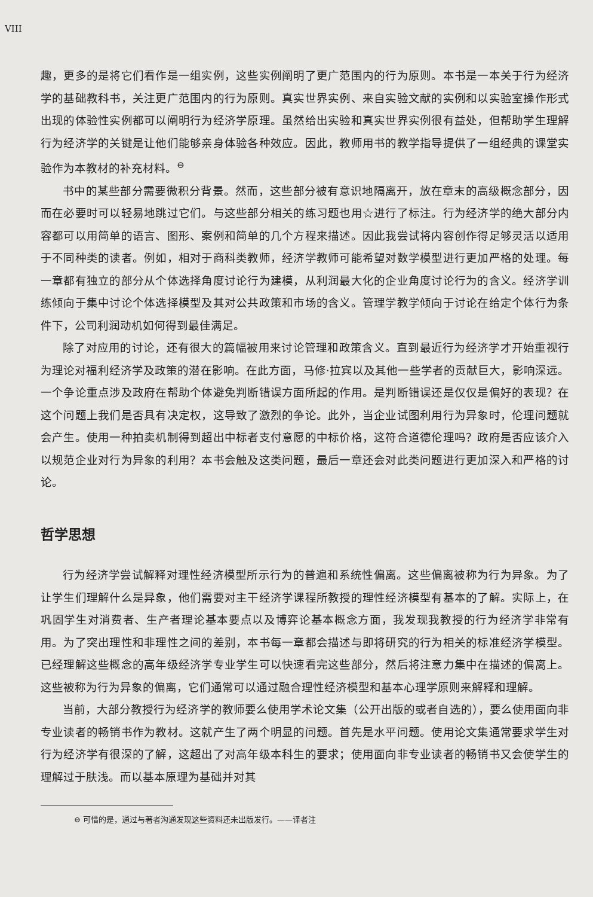VIII
趣，更多的是将它们看作是一组实例，这些实例阐明了更广范围内的行为原则。本书是一本关于行为经济学的基础教科书，关注更广范围内的行为原则。真实世界实例、来自实验文献的实例和以实验室操作形式出现的体验性实例都可以阐明行为经济学原理。虽然给出实验和真实世界实例很有益处，但帮助学生理解行为经济学的关键是让他们能够亲身体验各种效应。因此，教师用书的教学指导提供了一组经典的课堂实验作为本教材的补充材料。<sup>⊖</sup>
书中的某些部分需要微积分背景。然而，这些部分被有意识地隔离开，放在章末的高级概念部分，因而在必要时可以轻易地跳过它们。与这些部分相关的练习题也用☆进行了标注。行为经济学的绝大部分内容都可以用简单的语言、图形、案例和简单的几个方程来描述。因此我尝试将内容创作得足够灵活以适用于不同种类的读者。例如，相对于商科类教师，经济学教师可能希望对数学模型进行更加严格的处理。每一章都有独立的部分从个体选择角度讨论行为建模，从利润最大化的企业角度讨论行为的含义。经济学训练倾向于集中讨论个体选择模型及其对公共政策和市场的含义。管理学教学倾向于讨论在给定个体行为条件下，公司利润动机如何得到最佳满足。
除了对应用的讨论，还有很大的篇幅被用来讨论管理和政策含义。直到最近行为经济学才开始重视行为理论对福利经济学及政策的潜在影响。在此方面，马修·拉宾以及其他一些学者的贡献巨大，影响深远。一个争论重点涉及政府在帮助个体避免判断错误方面所起的作用。是判断错误还是仅仅是偏好的表现？在这个问题上我们是否具有决定权，这导致了激烈的争论。此外，当企业试图利用行为异象时，伦理问题就会产生。使用一种拍卖机制得到超出中标者支付意愿的中标价格，这符合道德伦理吗？政府是否应该介入以规范企业对行为异象的利用？本书会触及这类问题，最后一章还会对此类问题进行更加深入和严格的讨论。
哲学思想
行为经济学尝试解释对理性经济模型所示行为的普遍和系统性偏离。这些偏离被称为行为异象。为了让学生们理解什么是异象，他们需要对主干经济学课程所教授的理性经济模型有基本的了解。实际上，在巩固学生对消费者、生产者理论基本要点以及博弈论基本概念方面，我发现我教授的行为经济学非常有用。为了突出理性和非理性之间的差别，本书每一章都会描述与即将研究的行为相关的标准经济学模型。已经理解这些概念的高年级经济学专业学生可以快速看完这些部分，然后将注意力集中在描述的偏离上。这些被称为行为异象的偏离，它们通常可以通过融合理性经济模型和基本心理学原则来解释和理解。
当前，大部分教授行为经济学的教师要么使用学术论文集（公开出版的或者自选的），要么使用面向非专业读者的畅销书作为教材。这就产生了两个明显的问题。首先是水平问题。使用论文集通常要求学生对行为经济学有很深的了解，这超出了对高年级本科生的要求；使用面向非专业读者的畅销书又会使学生的理解过于肤浅。而以基本原理为基础并对其
⊖ 可惜的是，通过与著者沟通发现这些资料还未出版发行。——译者注